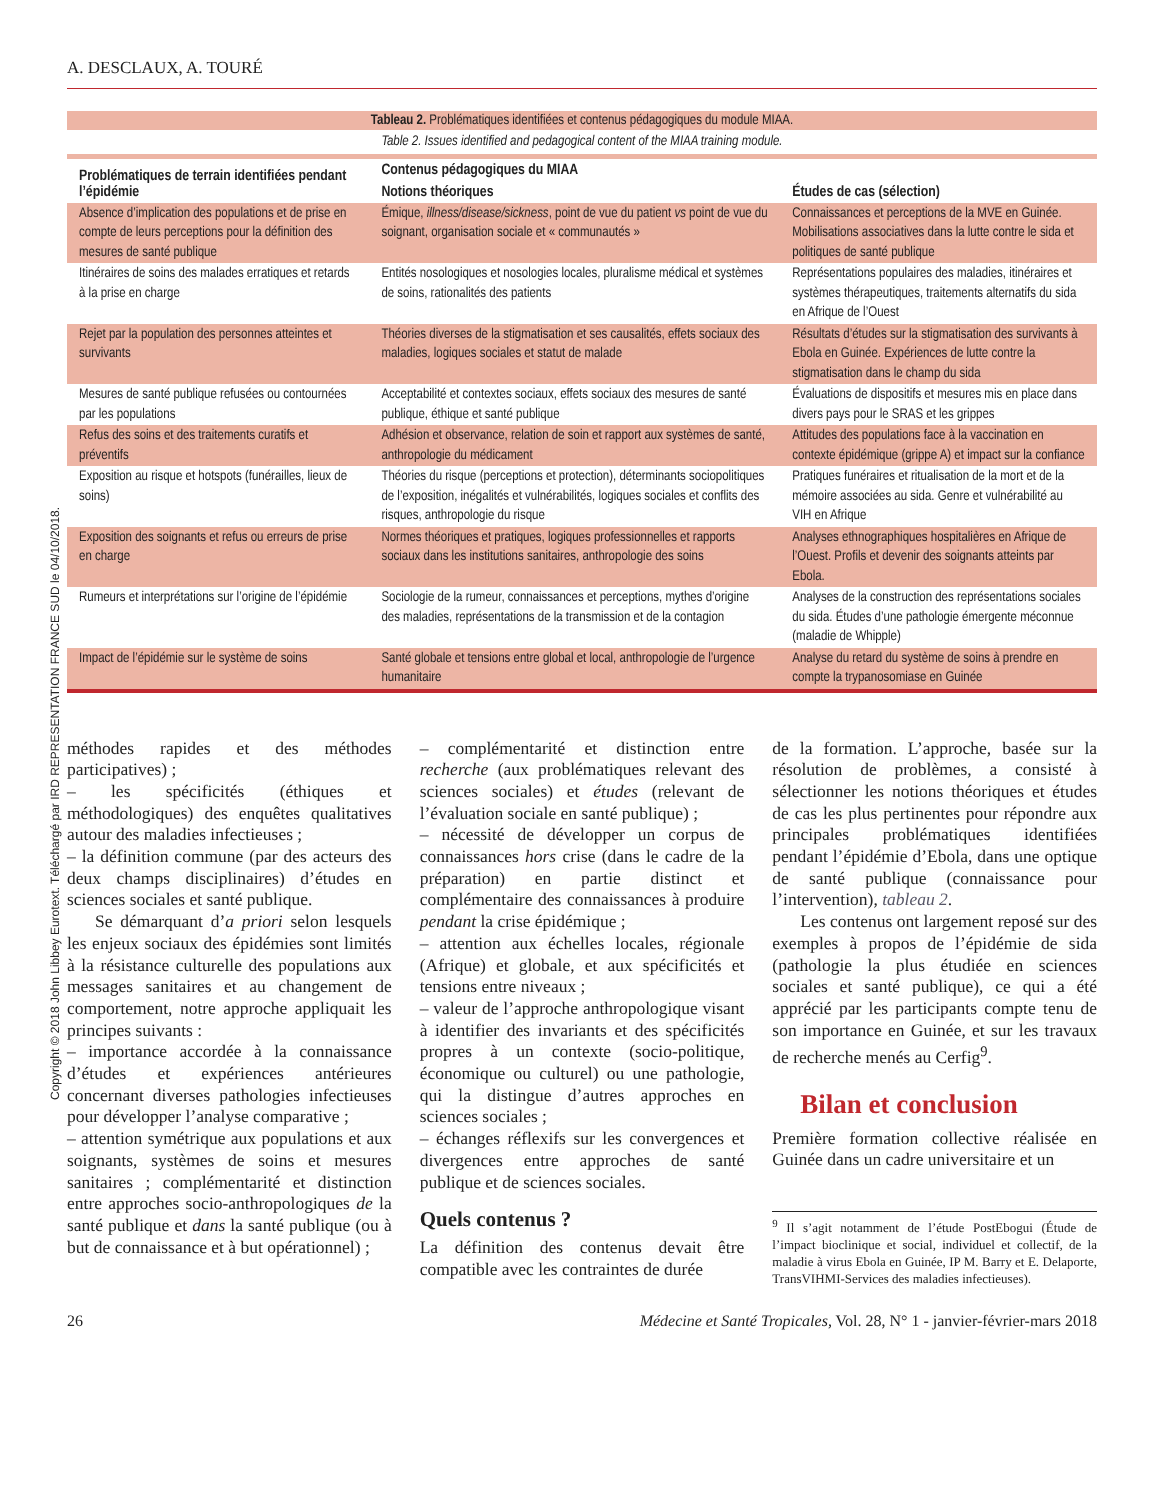Copyright © 2018 John Libbey Eurotext. Téléchargé par IRD REPRESENTATION FRANCE SUD le 04/10/2018.
A. DESCLAUX, A. TOURÉ
Tableau 2. Problématiques identifiées et contenus pédagogiques du module MIAA.
| Table 2. Issues identified and pedagogical content of the MIAA training module. | | |
| Problématiques de terrain identifiées pendant l’épidémie | Contenus pédagogiques du MIAA | |
| | Notions théoriques | Études de cas (sélection) |
| Absence d’implication des populations et de prise en compte de leurs perceptions pour la définition des mesures de santé publique | Émique, illness/disease/sickness , point de vue du patient vs point de vue du soignant, organisation sociale et « communautés » | Connaissances et perceptions de la MVE en Guinée. Mobilisations associatives dans la lutte contre le sida et politiques de santé publique |
| Itinéraires de soins des malades erratiques et retards à la prise en charge | Entités nosologiques et nosologies locales, pluralisme médical et systèmes de soins, rationalités des patients | Représentations populaires des maladies, itinéraires et systèmes thérapeutiques, traitements alternatifs du sida en Afrique de l’Ouest |
| Rejet par la population des personnes atteintes et survivants | Théories diverses de la stigmatisation et ses causalités, effets sociaux des maladies, logiques sociales et statut de malade | Résultats d’études sur la stigmatisation des survivants à Ebola en Guinée. Expériences de lutte contre la stigmatisation dans le champ du sida |
| Mesures de santé publique refusées ou contournées par les populations | Acceptabilité et contextes sociaux, effets sociaux des mesures de santé publique, éthique et santé publique | Évaluations de dispositifs et mesures mis en place dans divers pays pour le SRAS et les grippes |
| Refus des soins et des traitements curatifs et préventifs | Adhésion et observance, relation de soin et rapport aux systèmes de santé, anthropologie du médicament | Attitudes des populations face à la vaccination en contexte épidémique (grippe A) et impact sur la confiance |
| Exposition au risque et hotspots (funérailles, lieux de soins) | Théories du risque (perceptions et protection), déterminants sociopolitiques de l’exposition, inégalités et vulnérabilités, logiques sociales et conflits des risques, anthropologie du risque | Pratiques funéraires et ritualisation de la mort et de la mémoire associées au sida. Genre et vulnérabilité au VIH en Afrique |
| Exposition des soignants et refus ou erreurs de prise en charge | Normes théoriques et pratiques, logiques professionnelles et rapports sociaux dans les institutions sanitaires, anthropologie des soins | Analyses ethnographiques hospitalières en Afrique de l’Ouest. Profils et devenir des soignants atteints par Ebola. |
| Rumeurs et interprétations sur l’origine de l’épidémie | Sociologie de la rumeur, connaissances et perceptions, mythes d’origine des maladies, représentations de la transmission et de la contagion | Analyses de la construction des représentations sociales du sida. Études d’une pathologie émergente méconnue (maladie de Whipple) |
| Impact de l’épidémie sur le système de soins | Santé globale et tensions entre global et local, anthropologie de l’urgence humanitaire | Analyse du retard du système de soins à prendre en compte la trypanosomiase en Guinée |
méthodes rapides et des méthodes participatives) ;
– les spécificités (éthiques et méthodologiques) des enquêtes qualitatives autour des maladies infectieuses ;
– la définition commune (par des acteurs des deux champs disciplinaires) d’études en sciences sociales et santé publique.
Se démarquant d’a priori selon lesquels les enjeux sociaux des épidémies sont limités à la résistance culturelle des populations aux messages sanitaires et au changement de comportement, notre approche appliquait les principes suivants :
– importance accordée à la connaissance d’études et expériences antérieures concernant diverses pathologies infectieuses pour développer l’analyse comparative ;
– attention symétrique aux populations et aux soignants, systèmes de soins et mesures sanitaires ; complémentarité et distinction entre approches socio-anthropologiques de la santé publique et dans la santé publique (ou à but de connaissance et à but opérationnel) ;
– complémentarité et distinction entre recherche (aux problématiques relevant des sciences sociales) et études (relevant de l’évaluation sociale en santé publique) ;
– nécessité de développer un corpus de connaissances hors crise (dans le cadre de la préparation) en partie distinct et complémentaire des connaissances à produire pendant la crise épidémique ;
– attention aux échelles locales, régionale (Afrique) et globale, et aux spécificités et tensions entre niveaux ;
– valeur de l’approche anthropologique visant à identifier des invariants et des spécificités propres à un contexte (socio-politique, économique ou culturel) ou une pathologie, qui la distingue d’autres approches en sciences sociales ;
– échanges réflexifs sur les convergences et divergences entre approches de santé publique et de sciences sociales.
Quels contenus ?
La définition des contenus devait être compatible avec les contraintes de durée
de la formation. L’approche, basée sur la résolution de problèmes, a consisté à sélectionner les notions théoriques et études de cas les plus pertinentes pour répondre aux principales problématiques identifiées pendant l’épidémie d’Ebola, dans une optique de santé publique (connaissance pour l’intervention), tableau 2.
Les contenus ont largement reposé sur des exemples à propos de l’épidémie de sida (pathologie la plus étudiée en sciences sociales et santé publique), ce qui a été apprécié par les participants compte tenu de son importance en Guinée, et sur les travaux de recherche menés au Cerfig<sup>9</sup>.
Bilan et conclusion
Première formation collective réalisée en Guinée dans un cadre universitaire et un
<sup>9</sup> Il s’agit notamment de l’étude PostEbogui (Étude de l’impact bioclinique et social, individuel et collectif, de la maladie à virus Ebola en Guinée, IP M. Barry et E. Delaporte, TransVIHMI-Services des maladies infectieuses).
26 Médecine et Santé Tropicales, Vol. 28, N° 1 - janvier-février-mars 2018